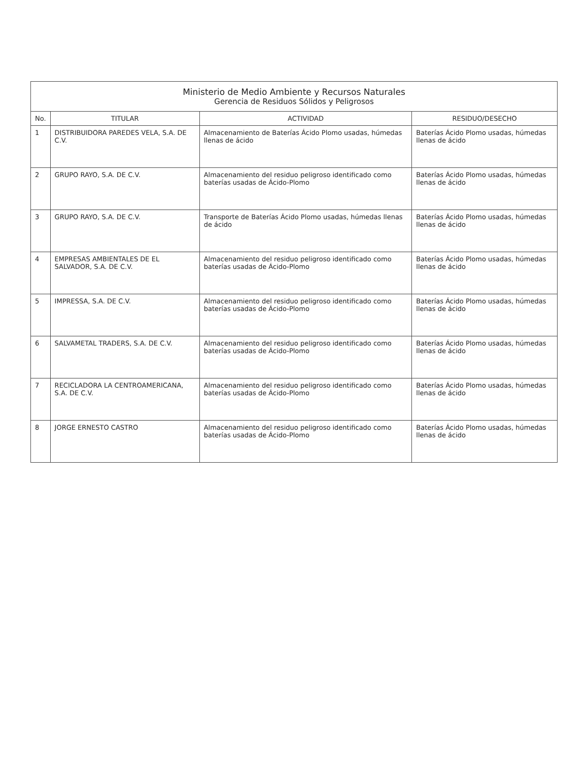| Ministerio de Medio Ambiente y Recursos Naturales Gerencia de Residuos Sólidos y Peligrosos | | | |
| No. | TITULAR | ACTIVIDAD | RESIDUO/DESECHO |
| 1 | DISTRIBUIDORA PAREDES VELA, S.A. DE C.V. | Almacenamiento de Baterías Ácido Plomo usadas, húmedas llenas de ácido | Baterías Ácido Plomo usadas, húmedas llenas de ácido |
| 2 | GRUPO RAYO, S.A. DE C.V. | Almacenamiento del residuo peligroso identificado como baterías usadas de Ácido-Plomo | Baterías Ácido Plomo usadas, húmedas llenas de ácido |
| 3 | GRUPO RAYO, S.A. DE C.V. | Transporte de Baterías Ácido Plomo usadas, húmedas llenas de ácido | Baterías Ácido Plomo usadas, húmedas llenas de ácido |
| 4 | EMPRESAS AMBIENTALES DE EL SALVADOR, S.A. DE C.V. | Almacenamiento del residuo peligroso identificado como baterías usadas de Ácido-Plomo | Baterías Ácido Plomo usadas, húmedas llenas de ácido |
| 5 | IMPRESSA, S.A. DE C.V. | Almacenamiento del residuo peligroso identificado como baterías usadas de Ácido-Plomo | Baterías Ácido Plomo usadas, húmedas llenas de ácido |
| 6 | SALVAMETAL TRADERS, S.A. DE C.V. | Almacenamiento del residuo peligroso identificado como baterías usadas de Ácido-Plomo | Baterías Ácido Plomo usadas, húmedas llenas de ácido |
| 7 | RECICLADORA LA CENTROAMERICANA, S.A. DE C.V. | Almacenamiento del residuo peligroso identificado como baterías usadas de Ácido-Plomo | Baterías Ácido Plomo usadas, húmedas llenas de ácido |
| 8 | JORGE ERNESTO CASTRO | Almacenamiento del residuo peligroso identificado como baterías usadas de Ácido-Plomo | Baterías Ácido Plomo usadas, húmedas llenas de ácido |